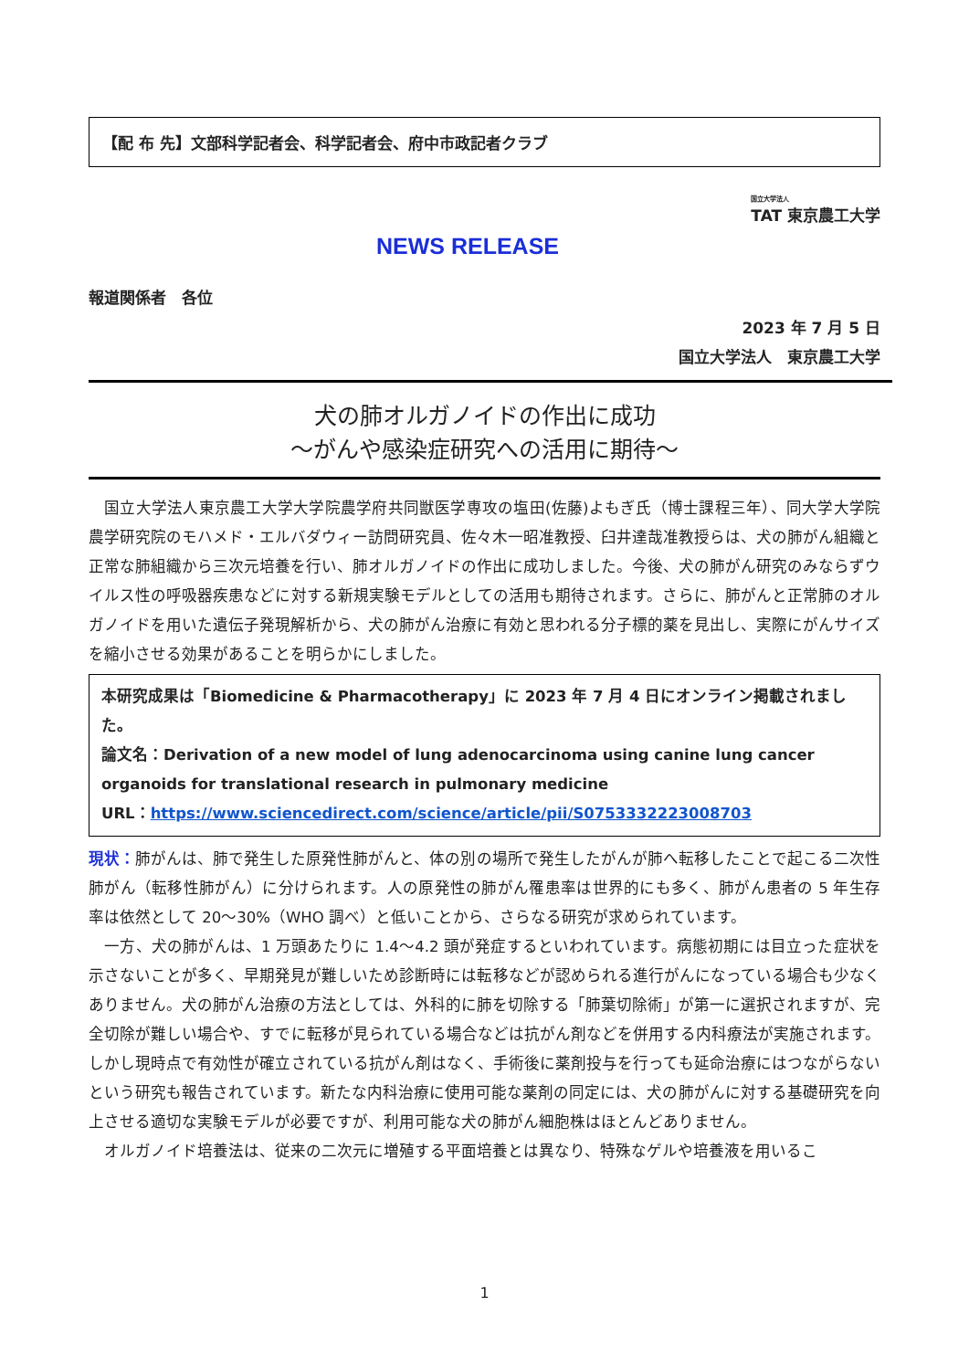【配 布 先】文部科学記者会、科学記者会、府中市政記者クラブ
国立大学法人
TAT 東京農工大学
NEWS RELEASE
報道関係者　各位
2023 年 7 月 5 日
国立大学法人　東京農工大学
犬の肺オルガノイドの作出に成功
～がんや感染症研究への活用に期待～
　国立大学法人東京農工大学大学院農学府共同獣医学専攻の塩田(佐藤)よもぎ氏（博士課程三年）、同大学大学院農学研究院のモハメド・エルバダウィー訪問研究員、佐々木一昭准教授、臼井達哉准教授らは、犬の肺がん組織と正常な肺組織から三次元培養を行い、肺オルガノイドの作出に成功しました。今後、犬の肺がん研究のみならずウイルス性の呼吸器疾患などに対する新規実験モデルとしての活用も期待されます。さらに、肺がんと正常肺のオルガノイドを用いた遺伝子発現解析から、犬の肺がん治療に有効と思われる分子標的薬を見出し、実際にがんサイズを縮小させる効果があることを明らかにしました。
本研究成果は「Biomedicine & Pharmacotherapy」に 2023 年 7 月 4 日にオンライン掲載されました。
論文名：Derivation of a new model of lung adenocarcinoma using canine lung cancer organoids for translational research in pulmonary medicine
URL：https://www.sciencedirect.com/science/article/pii/S0753332223008703
現状：肺がんは、肺で発生した原発性肺がんと、体の別の場所で発生したがんが肺へ転移したことで起こる二次性肺がん（転移性肺がん）に分けられます。人の原発性の肺がん罹患率は世界的にも多く、肺がん患者の 5 年生存率は依然として 20～30%（WHO 調べ）と低いことから、さらなる研究が求められています。
　一方、犬の肺がんは、1 万頭あたりに 1.4～4.2 頭が発症するといわれています。病態初期には目立った症状を示さないことが多く、早期発見が難しいため診断時には転移などが認められる進行がんになっている場合も少なくありません。犬の肺がん治療の方法としては、外科的に肺を切除する「肺葉切除術」が第一に選択されますが、完全切除が難しい場合や、すでに転移が見られている場合などは抗がん剤などを併用する内科療法が実施されます。しかし現時点で有効性が確立されている抗がん剤はなく、手術後に薬剤投与を行っても延命治療にはつながらないという研究も報告されています。新たな内科治療に使用可能な薬剤の同定には、犬の肺がんに対する基礎研究を向上させる適切な実験モデルが必要ですが、利用可能な犬の肺がん細胞株はほとんどありません。
　オルガノイド培養法は、従来の二次元に増殖する平面培養とは異なり、特殊なゲルや培養液を用いるこ
1